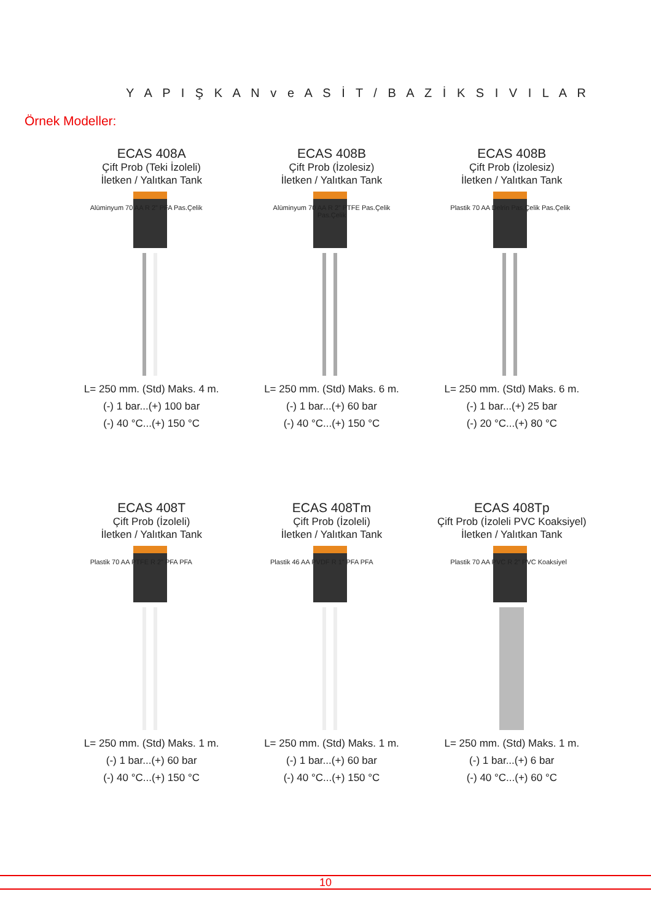Y A P I Ş K A N v e A S İ T / B A Z İ K S I V I L A R
Örnek Modeller:
ECAS 408A
Çift Prob (Teki İzoleli)
İletken / Yalıtkan Tank
Alüminyum 70 AA R 2” PFA Pas.Çelik
L= 250 mm. (Std) Maks. 4 m.
(-) 1 bar...(+) 100 bar
(-) 40 °C...(+) 150 °C
ECAS 408B
Çift Prob (İzolesiz)
İletken / Yalıtkan Tank
Alüminyum 70 AA R 2” PTFE Pas.Çelik Pas.Çelik
L= 250 mm. (Std) Maks. 6 m.
(-) 1 bar...(+) 60 bar
(-) 40 °C...(+) 150 °C
ECAS 408B
Çift Prob (İzolesiz)
İletken / Yalıtkan Tank
Plastik 70 AA Delrin Pas.Çelik Pas.Çelik
L= 250 mm. (Std) Maks. 6 m.
(-) 1 bar...(+) 25 bar
(-) 20 °C...(+) 80 °C
ECAS 408T
Çift Prob (İzoleli)
İletken / Yalıtkan Tank
Plastik 70 AA PTFE R 2” PFA PFA
L= 250 mm. (Std) Maks. 1 m.
(-) 1 bar...(+) 60 bar
(-) 40 °C...(+) 150 °C
ECAS 408Tm
Çift Prob (İzoleli)
İletken / Yalıtkan Tank
Plastik 46 AA PVDF R 1” PFA PFA
L= 250 mm. (Std) Maks. 1 m.
(-) 1 bar...(+) 60 bar
(-) 40 °C...(+) 150 °C
ECAS 408Tp
Çift Prob (İzoleli PVC Koaksiyel)
İletken / Yalıtkan Tank
Plastik 70 AA PVC R 2” PVC Koaksiyel
L= 250 mm. (Std) Maks. 1 m.
(-) 1 bar...(+) 6 bar
(-) 40 °C...(+) 60 °C
10